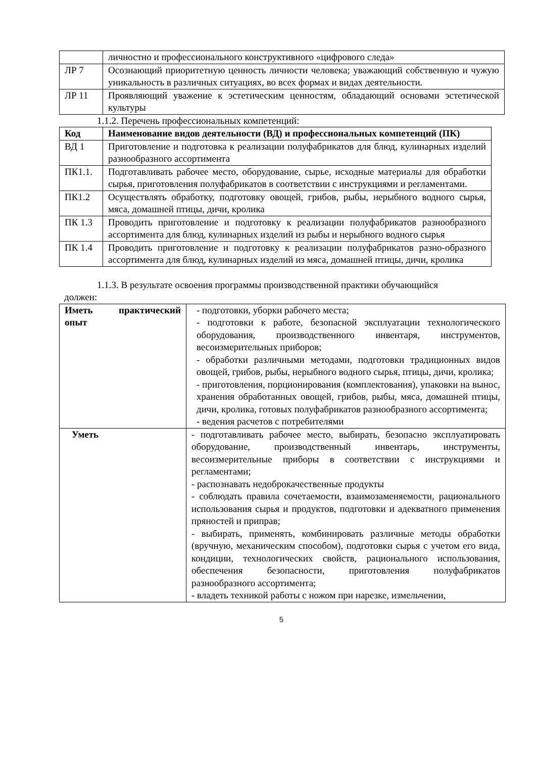| | личностно и профессионального конструктивного «цифрового следа» |
| ЛР 7 | Осознающий приоритетную ценность личности человека; уважающий собственную и чужую уникальность в различных ситуациях, во всех формах и видах деятельности. |
| ЛР 11 | Проявляющий уважение к эстетическим ценностям, обладающий основами эстетической культуры |
1.1.2. Перечень профессиональных компетенций:
| Код | Наименование видов деятельности (ВД) и профессиональных компетенций (ПК) |
| ВД 1 | Приготовление и подготовка к реализации полуфабрикатов для блюд, кулинарных изделий разнообразного ассортимента |
| ПК1.1. | Подготавливать рабочее место, оборудование, сырье, исходные материалы для обработки сырья, приготовления полуфабрикатов в соответствии с инструкциями и регламентами. |
| ПК1.2 | Осуществлять обработку, подготовку овощей, грибов, рыбы, нерыбного водного сырья, мяса, домашней птицы, дичи, кролика |
| ПК 1.3 | Проводить приготовление и подготовку к реализации полуфабрикатов разнообразного ассортимента для блюд, кулинарных изделий из рыбы и нерыбного водного сырья |
| ПК 1.4 | Проводить приготовление и подготовку к реализации полуфабрикатов разно-образного ассортимента для блюд, кулинарных изделий из мяса, домашней птицы, дичи, кролика |
1.1.3. В результате освоения программы производственной практики обучающийся
должен:
| Иметь практический опыт | - подготовки, уборки рабочего места; - подготовки к работе, безопасной эксплуатации технологического оборудования, производственного инвентаря, инструментов, весоизмерительных приборов; - обработки различными методами, подготовки традиционных видов овощей, грибов, рыбы, нерыбного водного сырья, птицы, дичи, кролика; - приготовления, порционирования (комплектования), упаковки на вынос, хранения обработанных овощей, грибов, рыбы, мяса, домашней птицы, дичи, кролика, готовых полуфабрикатов разнообразного ассортимента; - ведения расчетов с потребителями |
| Уметь | - подготавливать рабочее место, выбирать, безопасно эксплуатировать оборудование, производственный инвентарь, инструменты, весоизмерительные приборы в соответствии с инструкциями и регламентами; - распознавать недоброкачественные продукты - соблюдать правила сочетаемости, взаимозаменяемости, рационального использования сырья и продуктов, подготовки и адекватного применения пряностей и приправ; - выбирать, применять, комбинировать различные методы обработки (вручную, механическим способом), подготовки сырья с учетом его вида, кондиции, технологических свойств, рационального использования, обеспечения безопасности, приготовления полуфабрикатов разнообразного ассортимента; - владеть техникой работы с ножом при нарезке, измельчении, |
5